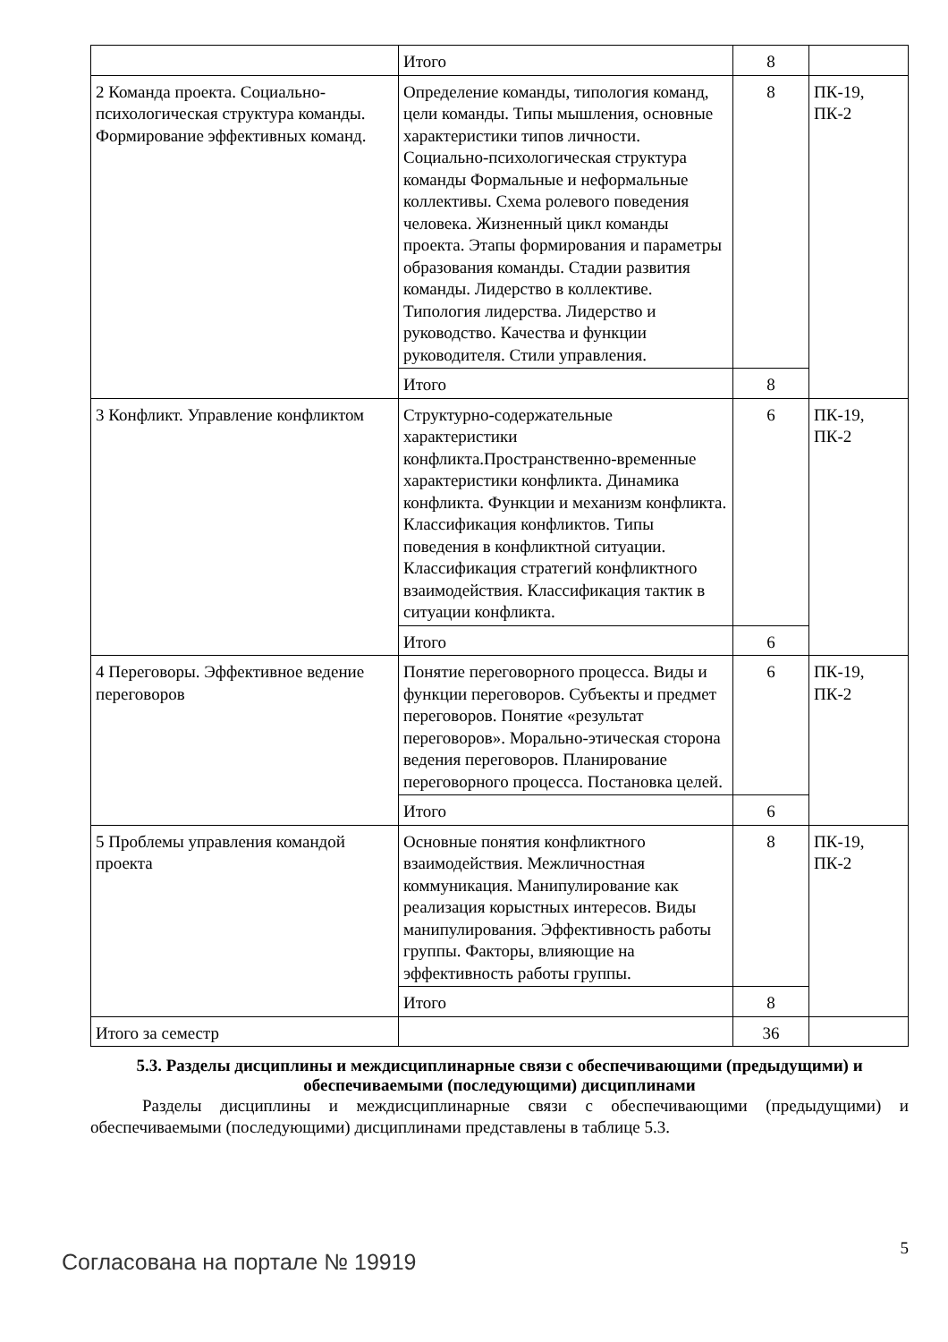| | Итого | 8 | |
| 2 Команда проекта. Социально-психологическая структура команды. Формирование эффективных команд. | Определение команды, типология команд, цели команды. Типы мышления, основные характеристики типов личности. Социально-психологическая структура команды Формальные и неформальные коллективы. Схема ролевого поведения человека. Жизненный цикл команды проекта. Этапы формирования и параметры образования команды. Стадии развития команды. Лидерство в коллективе. Типология лидерства. Лидерство и руководство. Качества и функции руководителя. Стили управления. | 8 | ПК-19, ПК-2 |
| | Итого | 8 | |
| 3 Конфликт. Управление конфликтом | Структурно-содержательные характеристики конфликта.Пространственно-временные характеристики конфликта. Динамика конфликта. Функции и механизм конфликта. Классификация конфликтов. Типы поведения в конфликтной ситуации. Классификация стратегий конфликтного взаимодействия. Классификация тактик в ситуации конфликта. | 6 | ПК-19, ПК-2 |
| | Итого | 6 | |
| 4 Переговоры. Эффективное ведение переговоров | Понятие переговорного процесса. Виды и функции переговоров. Субъекты и предмет переговоров. Понятие «результат переговоров». Морально-этическая сторона ведения переговоров. Планирование переговорного процесса. Постановка целей. | 6 | ПК-19, ПК-2 |
| | Итого | 6 | |
| 5 Проблемы управления командой проекта | Основные понятия конфликтного взаимодействия. Межличностная коммуникация. Манипулирование как реализация корыстных интересов. Виды манипулирования. Эффективность работы группы. Факторы, влияющие на эффективность работы группы. | 8 | ПК-19, ПК-2 |
| | Итого | 8 | |
| Итого за семестр | | 36 | |
5.3. Разделы дисциплины и междисциплинарные связи с обеспечивающими (предыдущими) и обеспечиваемыми (последующими) дисциплинами
Разделы дисциплины и междисциплинарные связи с обеспечивающими (предыдущими) и обеспечиваемыми (последующими) дисциплинами представлены в таблице 5.3.
Согласована на портале № 19919
5